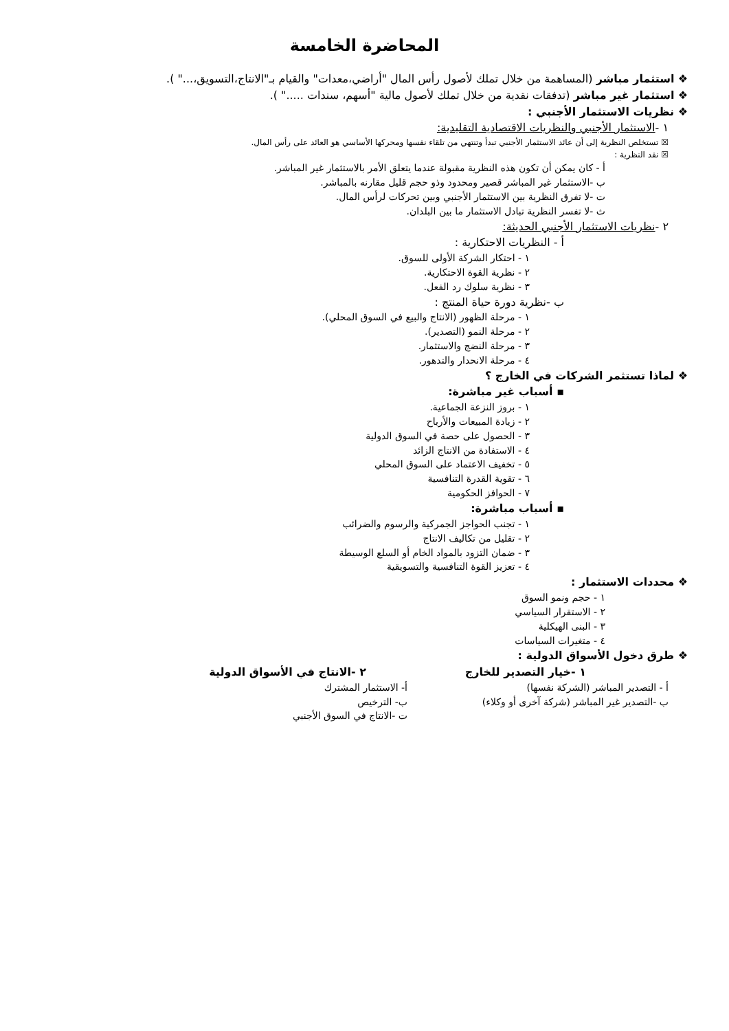المحاضرة الخامسة
❖ استثمار مباشر (المساهمة من خلال تملك لأصول رأس المال "أراضي،معدات" والقيام بـ"الانتاج،التسويق،..." ).
❖ استثمار غير مباشر (تدفقات نقدية من خلال تملك لأصول مالية "أسهم، سندات ....." ).
❖ نظريات الاستثمار الأجنبي :
١ -الاستثمار الأجنبي والنظريات الاقتصادية التقليدية:
☒ تستخلص النظرية إلى أن عائد الاستثمار الأجنبي تبدأ وتنتهي من تلقاء نفسها ومحركها الأساسي هو العائد على رأس المال.
☒ نقد النظرية :
أ - كان يمكن أن تكون هذه النظرية مقبولة عندما يتعلق الأمر بالاستثمار غير المباشر.
ب -الاستثمار غير المباشر قصير ومحدود وذو حجم قليل مقارنه بالمباشر.
ت -لا تفرق النظرية بين الاستثمار الأجنبي وبين تحركات لرأس المال.
ث -لا تفسر النظرية تبادل الاستثمار ما بين البلدان.
٢ -نظريات الاستثمار الأجنبي الحديثة:
أ - النظريات الاحتكارية :
١ - احتكار الشركة الأولى للسوق.
٢ - نظرية القوة الاحتكارية.
٣ - نظرية سلوك رد الفعل.
ب -نظرية دورة حياة المنتج :
١ - مرحلة الظهور (الانتاج والبيع في السوق المحلي).
٢ - مرحلة النمو (التصدير).
٣ - مرحلة النضج والاستثمار.
٤ - مرحلة الانحدار والتدهور.
❖ لماذا تستثمر الشركات في الخارج ؟
▪ أسباب غير مباشرة:
١ - بروز النزعة الجماعية.
٢ - زيادة المبيعات والأرباح
٣ - الحصول على حصة في السوق الدولية
٤ - الاستفادة من الانتاج الزائد
٥ - تخفيف الاعتماد على السوق المحلي
٦ - تقوية القدرة التنافسية
٧ - الحوافز الحكومية
▪ أسباب مباشرة:
١ - تجنب الحواجز الجمركية والرسوم والضرائب
٢ - تقليل من تكاليف الانتاج
٣ - ضمان التزود بالمواد الخام أو السلع الوسيطة
٤ - تعزيز القوة التنافسية والتسويقية
❖ محددات الاستثمار :
١ - حجم ونمو السوق
٢ - الاستقرار السياسي
٣ - البنى الهيكلية
٤ - متغيرات السياسات
❖ طرق دخول الأسواق الدولية :
١ -خيار التصدير للخارج
أ - التصدير المباشر (الشركة نفسها)
ب -التصدير غير المباشر (شركة آخرى أو وكلاء)
٢ -الانتاج في الأسواق الدولية
أ- الاستثمار المشترك
ب- الترخيص
ت -الانتاج في السوق الأجنبي